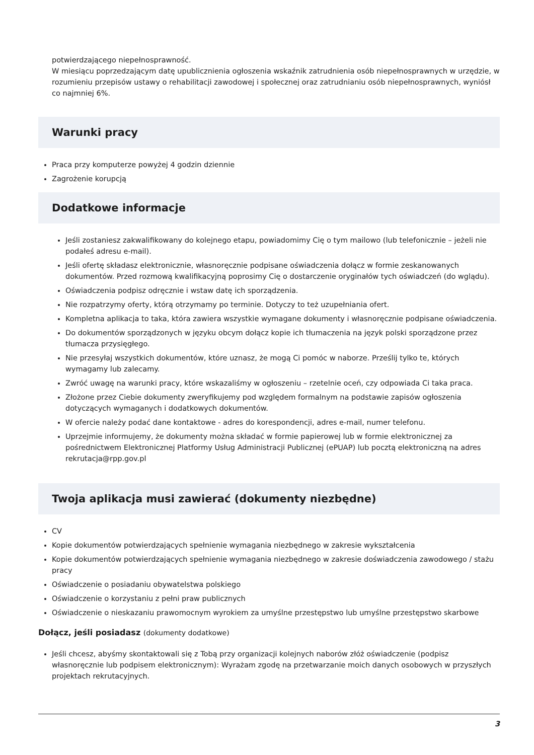potwierdzającego niepełnosprawność.
W miesiącu poprzedzającym datę upublicznienia ogłoszenia wskaźnik zatrudnienia osób niepełnosprawnych w urzędzie, w rozumieniu przepisów ustawy o rehabilitacji zawodowej i społecznej oraz zatrudnianiu osób niepełnosprawnych, wyniósł co najmniej 6%.
Warunki pracy
Praca przy komputerze powyżej 4 godzin dziennie
Zagrożenie korupcją
Dodatkowe informacje
Jeśli zostaniesz zakwalifikowany do kolejnego etapu, powiadomimy Cię o tym mailowo (lub telefonicznie – jeżeli nie podałeś adresu e-mail).
Jeśli ofertę składasz elektronicznie, własnoręcznie podpisane oświadczenia dołącz w formie zeskanowanych dokumentów. Przed rozmową kwalifikacyjną poprosimy Cię o dostarczenie oryginałów tych oświadczeń (do wglądu).
Oświadczenia podpisz odręcznie i wstaw datę ich sporządzenia.
Nie rozpatrzymy oferty, którą otrzymamy po terminie. Dotyczy to też uzupełniania ofert.
Kompletna aplikacja to taka, która zawiera wszystkie wymagane dokumenty i własnoręcznie podpisane oświadczenia.
Do dokumentów sporządzonych w języku obcym dołącz kopie ich tłumaczenia na język polski sporządzone przez tłumacza przysięgłego.
Nie przesyłaj wszystkich dokumentów, które uznasz, że mogą Ci pomóc w naborze. Prześlij tylko te, których wymagamy lub zalecamy.
Zwróć uwagę na warunki pracy, które wskazaliśmy w ogłoszeniu – rzetelnie oceń, czy odpowiada Ci taka praca.
Złożone przez Ciebie dokumenty zweryfikujemy pod względem formalnym na podstawie zapisów ogłoszenia dotyczących wymaganych i dodatkowych dokumentów.
W ofercie należy podać dane kontaktowe - adres do korespondencji, adres e-mail, numer telefonu.
Uprzejmie informujemy, że dokumenty można składać w formie papierowej lub w formie elektronicznej za pośrednictwem Elektronicznej Platformy Usług Administracji Publicznej (ePUAP) lub pocztą elektroniczną na adres rekrutacja@rpp.gov.pl
Twoja aplikacja musi zawierać (dokumenty niezbędne)
CV
Kopie dokumentów potwierdzających spełnienie wymagania niezbędnego w zakresie wykształcenia
Kopie dokumentów potwierdzających spełnienie wymagania niezbędnego w zakresie doświadczenia zawodowego / stażu pracy
Oświadczenie o posiadaniu obywatelstwa polskiego
Oświadczenie o korzystaniu z pełni praw publicznych
Oświadczenie o nieskazaniu prawomocnym wyrokiem za umyślne przestępstwo lub umyślne przestępstwo skarbowe
Dołącz, jeśli posiadasz (dokumenty dodatkowe)
Jeśli chcesz, abyśmy skontaktowali się z Tobą przy organizacji kolejnych naborów złóż oświadczenie (podpisz własnoręcznie lub podpisem elektronicznym): Wyrażam zgodę na przetwarzanie moich danych osobowych w przyszłych projektach rekrutacyjnych.
3